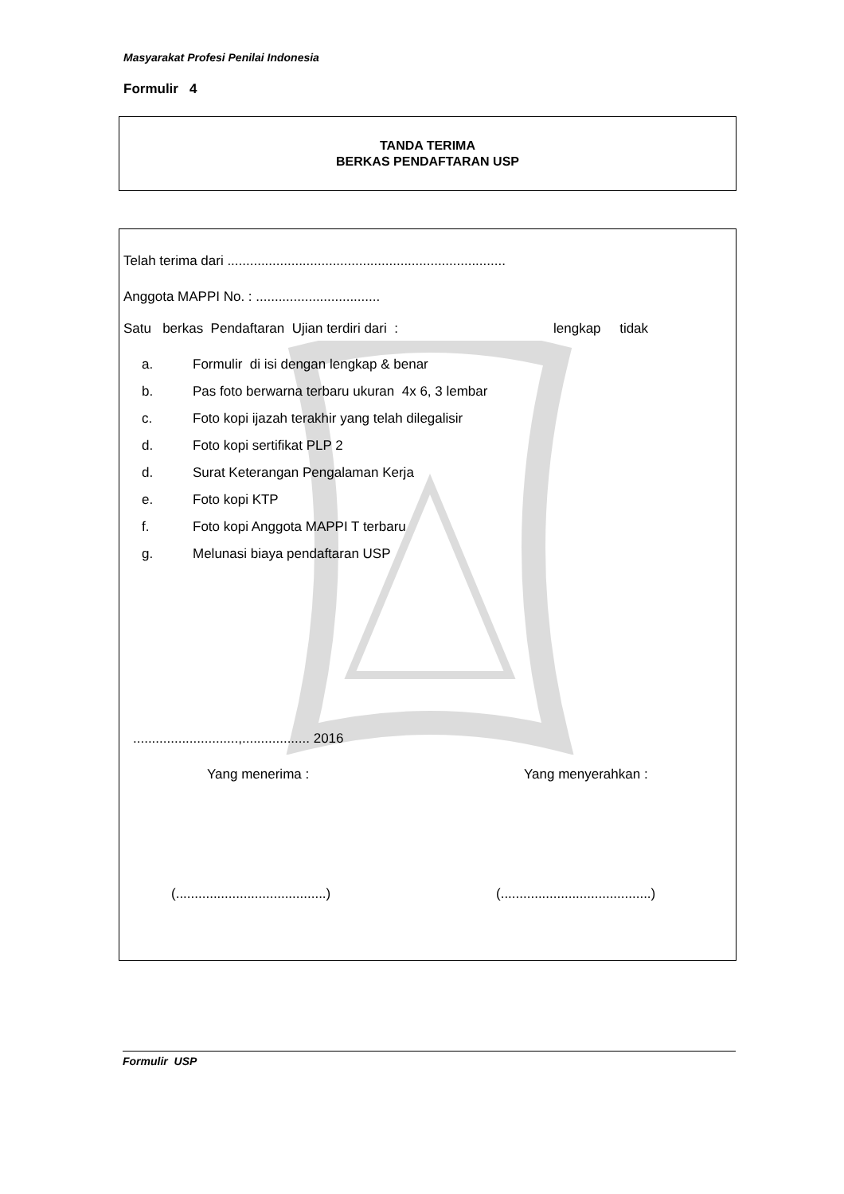Masyarakat Profesi Penilai Indonesia
Formulir 4
TANDA TERIMA
BERKAS PENDAFTARAN USP
Telah terima dari ..........................................................................
Anggota MAPPI No. : .................................
Satu berkas Pendaftaran Ujian terdiri dari :
lengkap tidak
a. Formulir di isi dengan lengkap & benar
b. Pas foto berwarna terbaru ukuran 4x 6, 3 lembar
c. Foto kopi ijazah terakhir yang telah dilegalisir
d. Foto kopi sertifikat PLP 2
d. Surat Keterangan Pengalaman Kerja
e. Foto kopi KTP
f. Foto kopi Anggota MAPPI T terbaru
g. Melunasi biaya pendaftaran USP
............................,.................. 2016
Yang menerima : Yang menyerahkan :
(........................................)
(........................................)
Formulir USP